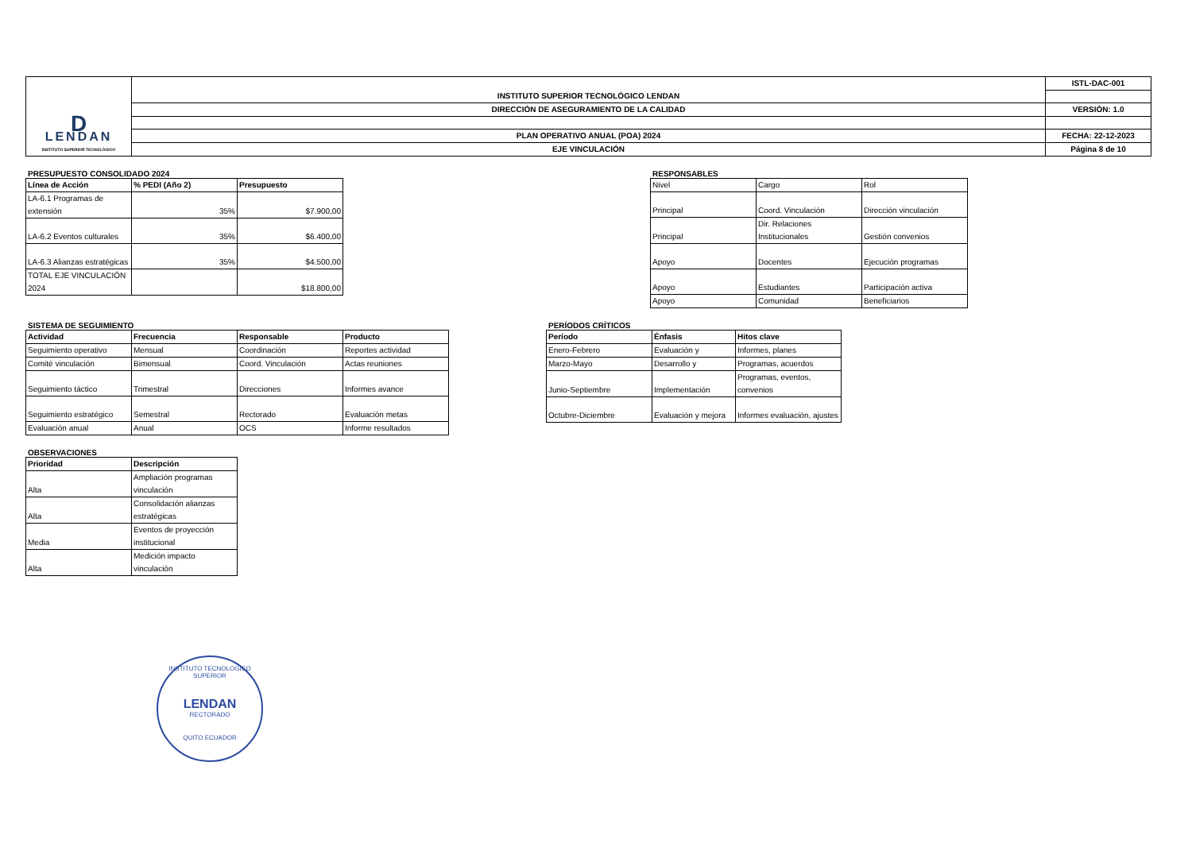| D LENDAN INSTITUTO SUPERIOR TECNOLÓGICO | INSTITUTO SUPERIOR TECNOLÓGICO LENDAN | ISTL-DAC-001 |
| | DIRECCIÓN DE ASEGURAMIENTO DE LA CALIDAD | VERSIÓN: 1.0 |
| | PLAN OPERATIVO ANUAL (POA) 2024 | FECHA: 22-12-2023 |
| | EJE VINCULACIÓN | Página 8 de 10 |
PRESUPUESTO CONSOLIDADO 2024
| Línea de Acción | % PEDI (Año 2) | Presupuesto |
| --- | --- | --- |
| LA-6.1 Programas de extensión | 35% | $7.900,00 |
| LA-6.2 Eventos culturales | 35% | $6.400,00 |
| LA-6.3 Alianzas estratégicas | 35% | $4.500,00 |
| TOTAL EJE VINCULACIÓN 2024 | | $18.800,00 |
RESPONSABLES
| Nivel | Cargo | Rol |
| Principal | Coord. Vinculación | Dirección vinculación |
| Principal | Dir. Relaciones Institucionales | Gestión convenios |
| Apoyo | Docentes | Ejecución programas |
| Apoyo | Estudiantes | Participación activa |
| Apoyo | Comunidad | Beneficiarios |
SISTEMA DE SEGUIMIENTO
| Actividad | Frecuencia | Responsable | Producto |
| --- | --- | --- | --- |
| Seguimiento operativo | Mensual | Coordinación | Reportes actividad |
| Comité vinculación | Bimensual | Coord. Vinculación | Actas reuniones |
| Seguimiento táctico | Trimestral | Direcciones | Informes avance |
| Seguimiento estratégico | Semestral | Rectorado | Evaluación metas |
| Evaluación anual | Anual | OCS | Informe resultados |
PERÍODOS CRÍTICOS
| Período | Énfasis | Hitos clave |
| --- | --- | --- |
| Enero-Febrero | Evaluación y | Informes, planes |
| Marzo-Mayo | Desarrollo y | Programas, acuerdos |
| Junio-Septiembre | Implementación | Programas, eventos, convenios |
| Octubre-Diciembre | Evaluación y mejora | Informes evaluación, ajustes |
OBSERVACIONES
| Prioridad | Descripción |
| --- | --- |
| Alta | Ampliación programas vinculación |
| Alta | Consolidación alianzas estratégicas |
| Media | Eventos de proyección institucional |
| Alta | Medición impacto vinculación |
INSTITUTO TECNOLOGICO SUPERIOR
LENDAN
RECTORADO
QUITO ECUADOR